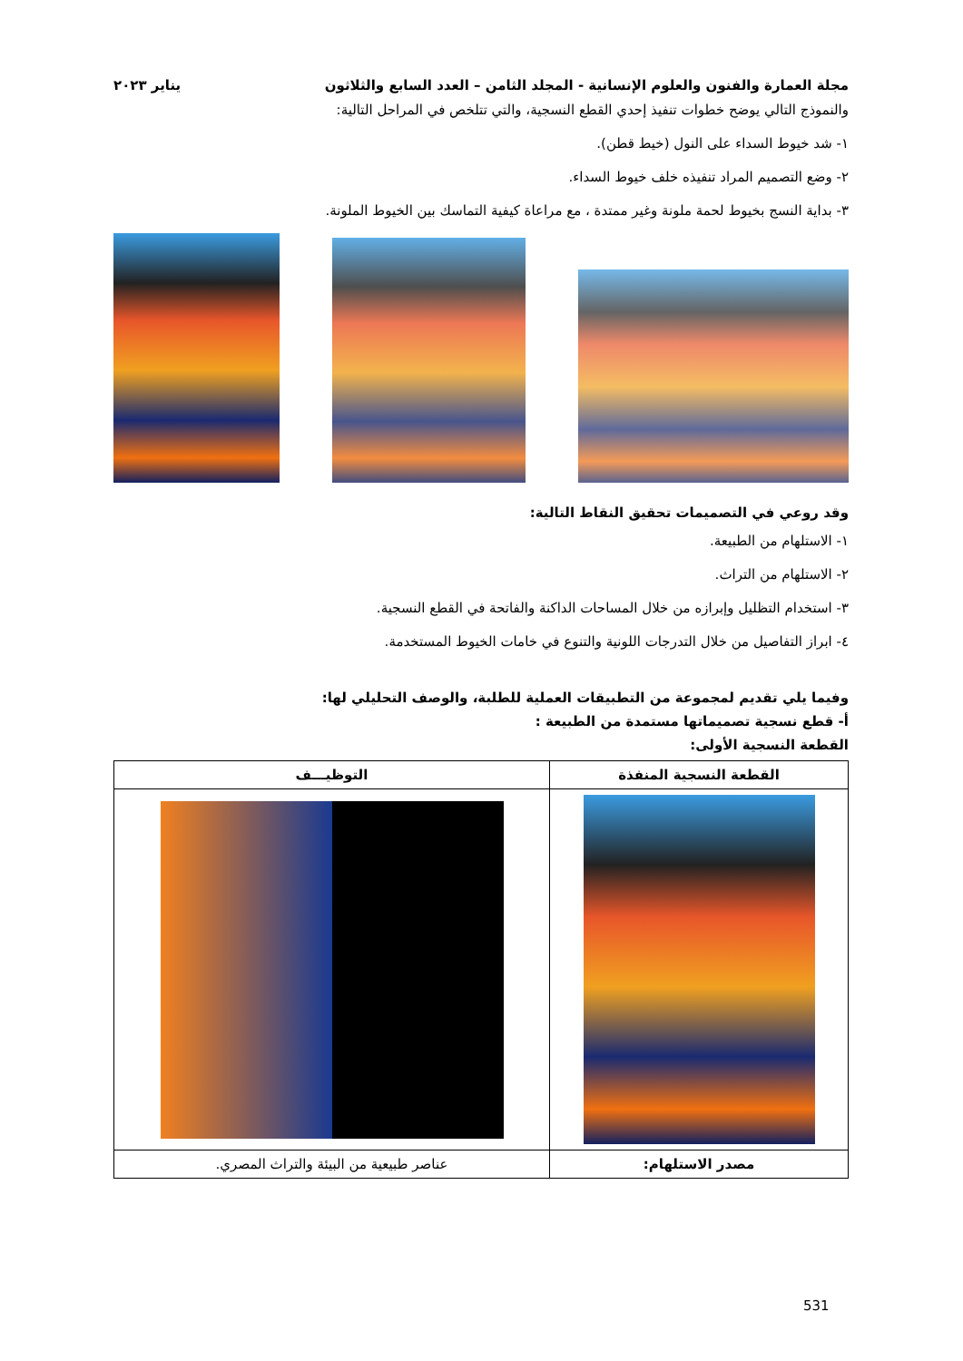مجلة العمارة والفنون والعلوم الإنسانية - المجلد الثامن – العدد السابع والثلاثون يناير ٢٠٢٣
والنموذج التالي يوضح خطوات تنفيذ إحدي القطع النسجية، والتي تتلخص في المراحل التالية:
١- شد خيوط السداء على النول (خيط قطن).
٢- وضع التصميم المراد تنفيذه خلف خيوط السداء.
٣- بداية النسج بخيوط لحمة ملونة وغير ممتدة ، مع مراعاة كيفية التماسك بين الخيوط الملونة.
وقد روعي في التصميمات تحقيق النقاط التالية:
١- الاستلهام من الطبيعة.
٢- الاستلهام من التراث.
٣- استخدام التظليل وإبرازه من خلال المساحات الداكنة والفاتحة في القطع النسجية.
٤- ابراز التفاصيل من خلال التدرجات اللونية والتنوع في خامات الخيوط المستخدمة.
وفيما يلي تقديم لمجموعة من التطبيقات العملية للطلبة، والوصف التحليلي لها:
أ- قطع نسجية تصميماتها مستمدة من الطبيعة :
القطعة النسجية الأولى:
| القطعة النسجية المنفذة | التوظيـــف |
| --- | --- |
| مصدر الاستلهام: | عناصر طبيعية من البيئة والتراث المصري. |
531